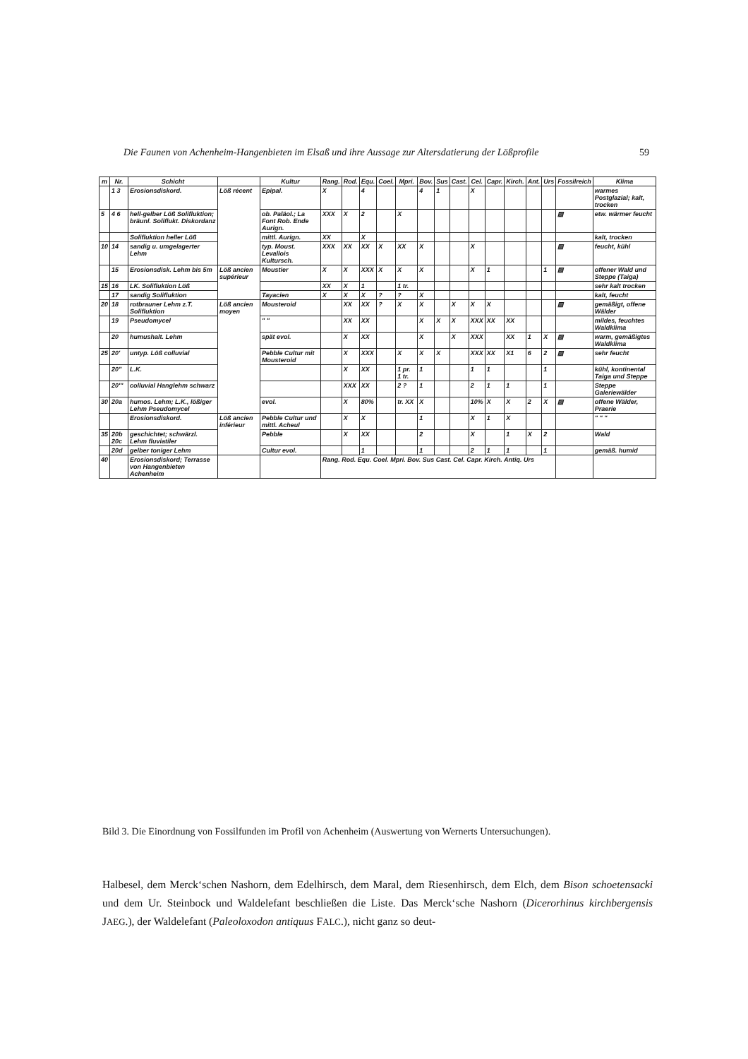Die Faunen von Achenheim-Hangenbieten im Elsaß und ihre Aussage zur Altersdatierung der Lößprofile 59
| m | Nr. | Schicht | | Kultur | Rang. | Rod. | Equ. | Coel. | Mpri. | Bov. | Sus | Cast. | Cel. | Capr. | Kirch. | Ant. | Urs | Fossilreich | Klima |
| --- | --- | --- | --- | --- | --- | --- | --- | --- | --- | --- | --- | --- | --- | --- | --- | --- | --- | --- | --- |
| | 1 3 | Erosionsdiskord. | Löß récent | Epipal. | X | | 4 | | | 4 | 1 | | X | | | | | | warmes Postglazial; kalt, trocken |
| 5 | 4 6 | hell-gelber Löß Solifluktion; bräunl. Soliflukt. Diskordanz | | ob. Paläol.; La Font Rob. Ende Aurign. | XXX | X | 2 | | X | | | | | | | | | ▨ | etw. wärmer feucht |
| | | Solifluktion heller Löß | | mittl. Aurign. | XX | | X | | | | | | | | | | | | kalt, trocken |
| 10 | 14 | sandig u. umgelagerter Lehm | | typ. Moust. Levallois Kultursch. | XXX | XX | XX | X | XX | X | | | X | | | | | ▨ | feucht, kühl |
| | 15 | Erosionsdisk. Lehm bis 5m | Löß ancien supérieur | Moustier | X | X | XXX | X | X | X | | | X | 1 | | | 1 | ▨ | offener Wald und Steppe (Taiga) |
| 15 | 16 | LK. Solifluktion Löß | | | XX | X | 1 | | 1 tr. | | | | | | | | | | sehr kalt trocken |
| | 17 | sandig Solifluktion | | Tayacien | X | X | X | ? | ? | X | | | | | | | | | kalt, feucht |
| 20 | 18 | rotbrauner Lehm z.T. Solifluktion | Löß ancien moyen | Mousteroid | | XX | XX | ? | X | X | | X | X | X | | | | ▨ | gemäßigt, offene Wälder |
| | 19 | Pseudomycel | | " " | | XX | XX | | | X | X | X | XXX | XX | XX | | | | mildes, feuchtes Waldklima |
| | 20 | humushalt. Lehm | | spät evol. | | X | XX | | | X | | X | XXX | | XX | 1 | X | ▨ | warm, gemäßigtes Waldklima |
| 25 | 20' | untyp. Löß colluvial | | Pebble Cultur mit Mousteroid | | X | XXX | | X | X | X | | XXX | XX | X1 | 6 | 2 | ▨ | sehr feucht |
| | 20" | L.K. | | | | X | XX | | 1 pr. 1 tr. | 1 | | | 1 | 1 | | | 1 | | kühl, kontinental Taiga und Steppe |
| | 20''' | colluvial Hanglehm schwarz | | | | XXX | XX | | 2 ? | 1 | | | 2 | 1 | 1 | | 1 | | Steppe Galeriewälder |
| 30 | 20a | humos. Lehm; L.K., lößiger Lehm Pseudomycel | | evol. | | X | 80% | | tr. XX | X | | | 10% | X | X | 2 | X | ▨ | offene Wälder, Praerie |
| | | Erosionsdiskord. | Löß ancien inférieur | Pebble Cultur und mittl. Acheul | | X | X | | | 1 | | | X | 1 | X | | | | " " " |
| 35 | 20b 20c | geschichtet; schwärzl. Lehm fluviatiler | | Pebble | | X | XX | | | 2 | | | X | | 1 | X | 2 | | Wald |
| | 20d | gelber toniger Lehm | | Cultur evol. | | | 1 | | | 1 | | | 2 | 1 | 1 | | 1 | | gemäß. humid |
| 40 | | Erosionsdiskord; Terrasse von Hangenbieten Achenheim | | | Rang. Rod. Equ. Coel. Mpri. Bov. Sus Cast. Cel. Capr. Kirch. Antiq. Urs | | | | | | | | | | | | | | |
Bild 3. Die Einordnung von Fossilfunden im Profil von Achenheim (Auswertung von Wernerts Untersuchungen).
Halbesel, dem Merck‘schen Nashorn, dem Edelhirsch, dem Maral, dem Riesenhirsch, dem Elch, dem Bison schoetensacki und dem Ur. Steinbock und Waldelefant beschließen die Liste. Das Merck‘sche Nashorn (Dicerorhinus kirchbergensis JAEG.), der Waldelefant (Paleoloxodon antiquus FALC.), nicht ganz so deut-